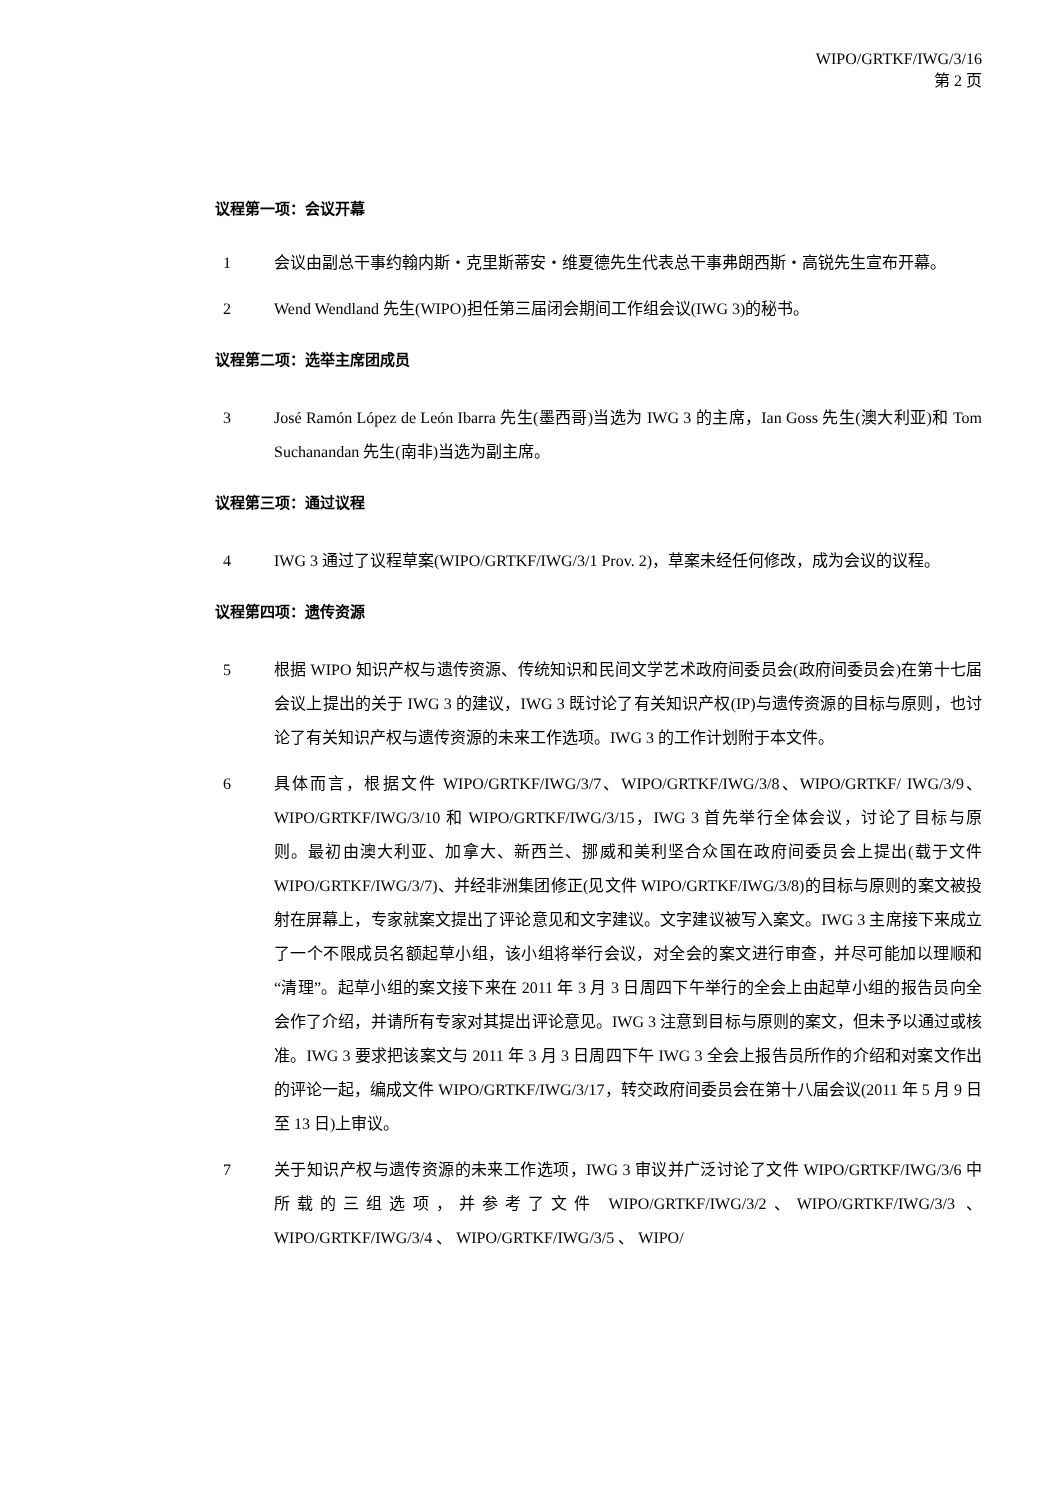WIPO/GRTKF/IWG/3/16
第 2 页
议程第一项：会议开幕
1 会议由副总干事约翰内斯・克里斯蒂安・维夏德先生代表总干事弗朗西斯・高锐先生宣布开幕。
2 Wend Wendland 先生(WIPO)担任第三届闭会期间工作组会议(IWG 3)的秘书。
议程第二项：选举主席团成员
3 José Ramón López de León Ibarra 先生(墨西哥)当选为 IWG 3 的主席，Ian Goss 先生(澳大利亚)和 Tom Suchanandan 先生(南非)当选为副主席。
议程第三项：通过议程
4 IWG 3 通过了议程草案(WIPO/GRTKF/IWG/3/1 Prov. 2)，草案未经任何修改，成为会议的议程。
议程第四项：遗传资源
5 根据 WIPO 知识产权与遗传资源、传统知识和民间文学艺术政府间委员会(政府间委员会)在第十七届会议上提出的关于 IWG 3 的建议，IWG 3 既讨论了有关知识产权(IP)与遗传资源的目标与原则，也讨论了有关知识产权与遗传资源的未来工作选项。IWG 3 的工作计划附于本文件。
6 具体而言，根据文件 WIPO/GRTKF/IWG/3/7、WIPO/GRTKF/IWG/3/8、WIPO/GRTKF/ IWG/3/9、WIPO/GRTKF/IWG/3/10 和 WIPO/GRTKF/IWG/3/15，IWG 3 首先举行全体会议，讨论了目标与原则。最初由澳大利亚、加拿大、新西兰、挪威和美利坚合众国在政府间委员会上提出(载于文件 WIPO/GRTKF/IWG/3/7)、并经非洲集团修正(见文件 WIPO/GRTKF/IWG/3/8)的目标与原则的案文被投射在屏幕上，专家就案文提出了评论意见和文字建议。文字建议被写入案文。IWG 3 主席接下来成立了一个不限成员名额起草小组，该小组将举行会议，对全会的案文进行审查，并尽可能加以理顺和“清理”。起草小组的案文接下来在 2011 年 3 月 3 日周四下午举行的全会上由起草小组的报告员向全会作了介绍，并请所有专家对其提出评论意见。IWG 3 注意到目标与原则的案文，但未予以通过或核准。IWG 3 要求把该案文与 2011 年 3 月 3 日周四下午 IWG 3 全会上报告员所作的介绍和对案文作出的评论一起，编成文件 WIPO/GRTKF/IWG/3/17，转交政府间委员会在第十八届会议(2011 年 5 月 9 日至 13 日)上审议。
7 关于知识产权与遗传资源的未来工作选项，IWG 3 审议并广泛讨论了文件 WIPO/GRTKF/IWG/3/6 中所载的三组选项，并参考了文件 WIPO/GRTKF/IWG/3/2、WIPO/GRTKF/IWG/3/3 、 WIPO/GRTKF/IWG/3/4 、 WIPO/GRTKF/IWG/3/5 、 WIPO/